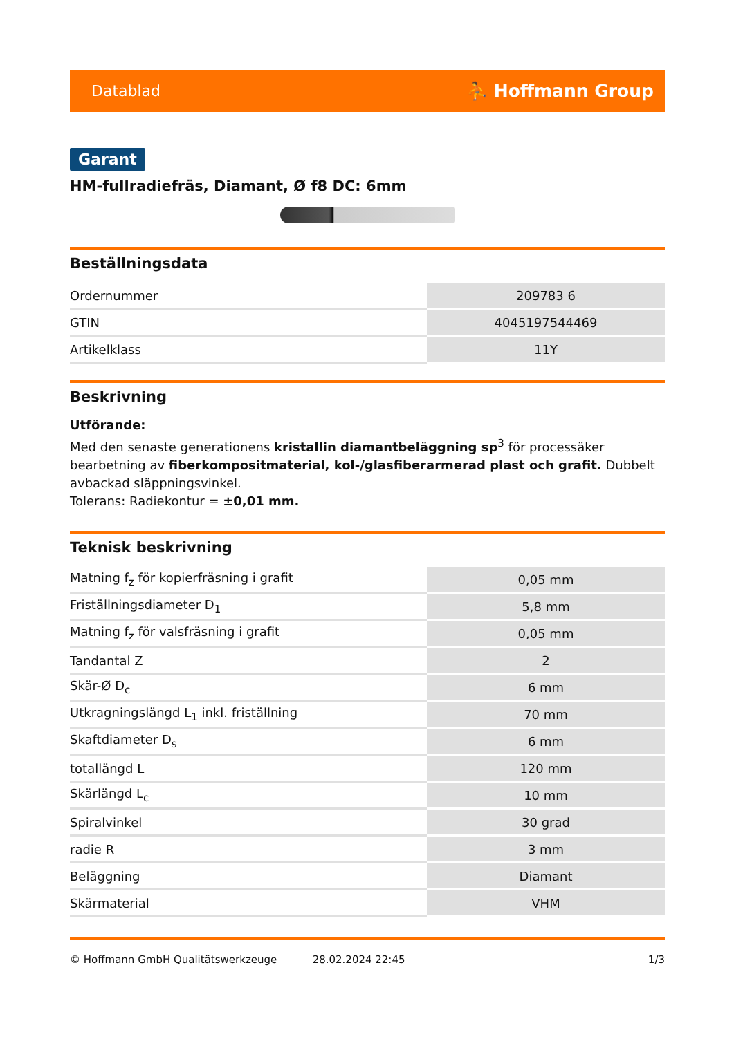Datablad ⛹ Hoffmann Group
Garant
HM-fullradiefräs, Diamant, Ø f8 DC: 6mm
Beställningsdata
| Ordernummer | 209783 6 |
| GTIN | 4045197544469 |
| Artikelklass | 11Y |
Beskrivning
Utförande:
Med den senaste generationens kristallin diamantbeläggning sp<sup>3</sup> för processäker bearbetning av fiberkompositmaterial, kol-/glasfiberarmerad plast och grafit. Dubbelt avbackad släppningsvinkel.
Tolerans: Radiekontur = ±0,01 mm.
Teknisk beskrivning
| Matning f<sub>z</sub> för kopierfräsning i grafit | 0,05 mm |
| Friställningsdiameter D<sub>1</sub> | 5,8 mm |
| Matning f<sub>z</sub> för valsfräsning i grafit | 0,05 mm |
| Tandantal Z | 2 |
| Skär-Ø D<sub>c</sub> | 6 mm |
| Utkragningslängd L<sub>1</sub> inkl. friställning | 70 mm |
| Skaftdiameter D<sub>s</sub> | 6 mm |
| totallängd L | 120 mm |
| Skärlängd L<sub>c</sub> | 10 mm |
| Spiralvinkel | 30 grad |
| radie R | 3 mm |
| Beläggning | Diamant |
| Skärmaterial | VHM |
© Hoffmann GmbH Qualitätswerkzeuge 28.02.2024 22:45 1/3